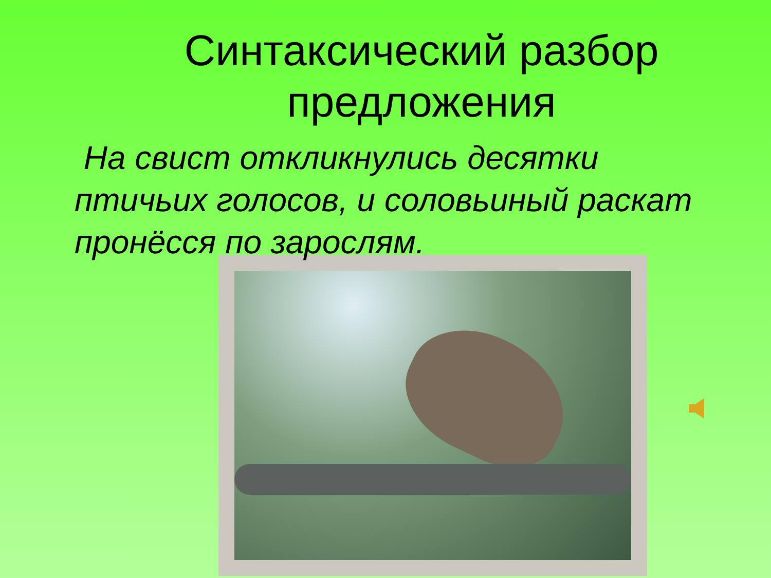Синтаксический разбор предложения
На свист откликнулись десятки птичьих голосов, и соловьиный раскат пронёсся по зарослям.